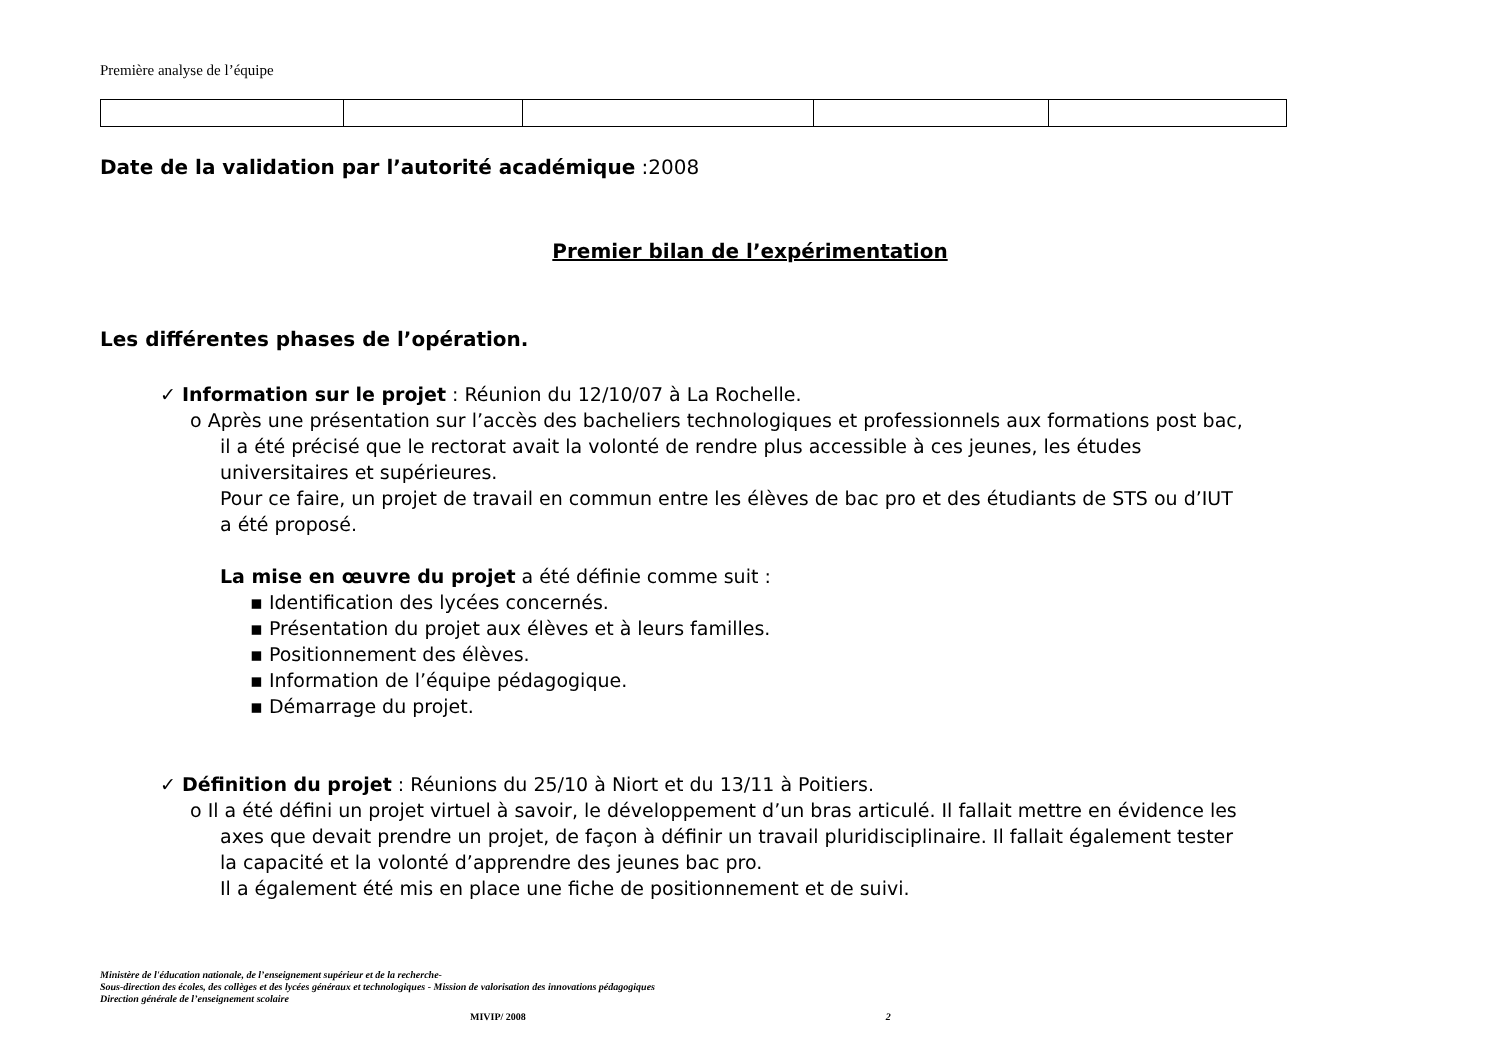Première analyse de l’équipe
Date de la validation par l’autorité académique :2008
Premier bilan de l’expérimentation
Les différentes phases de l’opération.
✓ Information sur le projet : Réunion du 12/10/07 à La Rochelle.
o Après une présentation sur l’accès des bacheliers technologiques et professionnels aux formations post bac,
il a été précisé que le rectorat avait la volonté de rendre plus accessible à ces jeunes, les études
universitaires et supérieures.
Pour ce faire, un projet de travail en commun entre les élèves de bac pro et des étudiants de STS ou d’IUT
a été proposé.
La mise en œuvre du projet a été définie comme suit :
▪ Identification des lycées concernés.
▪ Présentation du projet aux élèves et à leurs familles.
▪ Positionnement des élèves.
▪ Information de l’équipe pédagogique.
▪ Démarrage du projet.
✓ Définition du projet : Réunions du 25/10 à Niort et du 13/11 à Poitiers.
o Il a été défini un projet virtuel à savoir, le développement d’un bras articulé. Il fallait mettre en évidence les
axes que devait prendre un projet, de façon à définir un travail pluridisciplinaire. Il fallait également tester
la capacité et la volonté d’apprendre des jeunes bac pro.
Il a également été mis en place une fiche de positionnement et de suivi.
Ministère de l'éducation nationale, de l’enseignement supérieur et de la recherche-
Sous-direction des écoles, des collèges et des lycées généraux et technologiques - Mission de valorisation des innovations pédagogiques
Direction générale de l’enseignement scolaire
MIVIP/ 2008 2